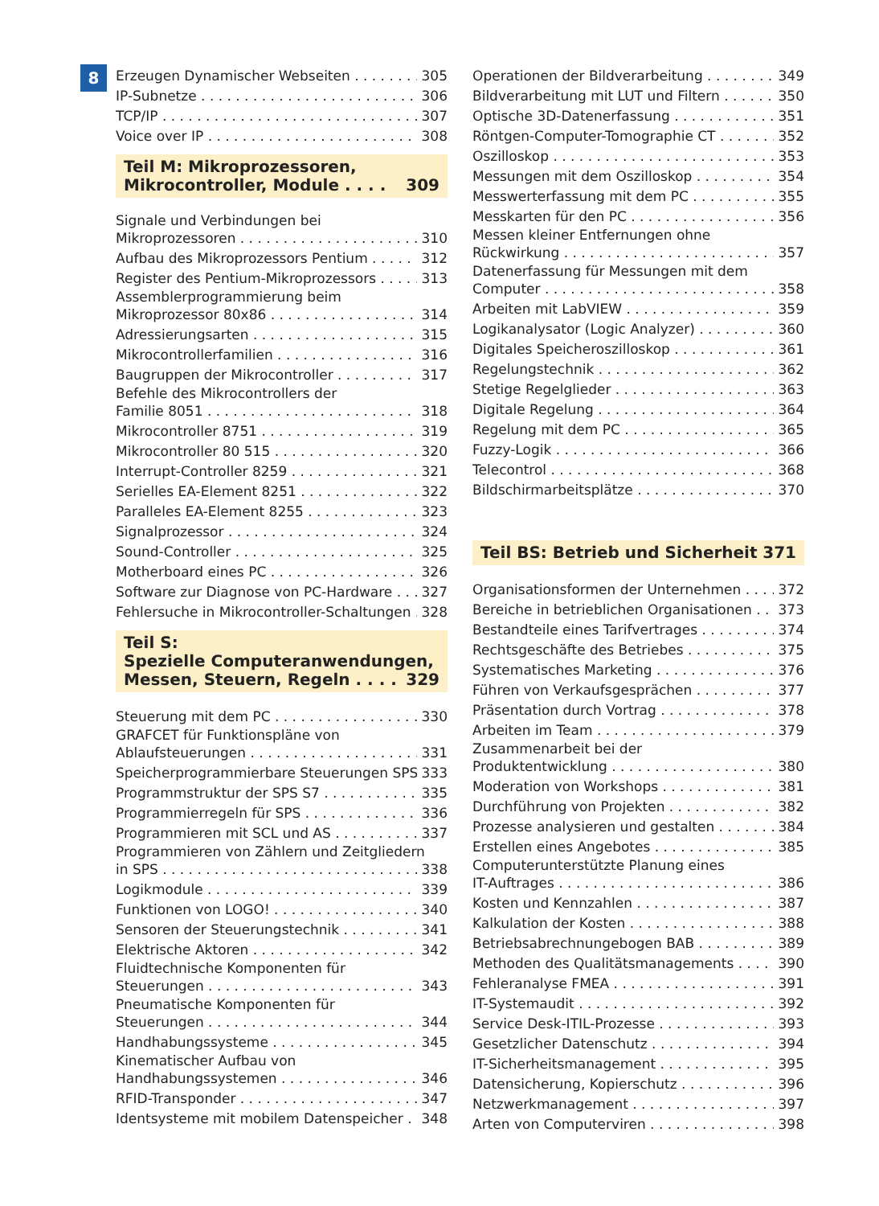8
Erzeugen Dynamischer Webseiten 305
IP-Subnetze 306
TCP/IP 307
Voice over IP 308
Teil M: Mikroprozessoren,
Mikrocontroller, Module . . . . 309
Signale und Verbindungen bei
Mikroprozessoren 310
Aufbau des Mikroprozessors Pentium 312
Register des Pentium-Mikroprozessors 313
Assemblerprogrammierung beim
Mikroprozessor 80x86 314
Adressierungsarten 315
Mikrocontrollerfamilien 316
Baugruppen der Mikrocontroller 317
Befehle des Mikrocontrollers der
Familie 8051 318
Mikrocontroller 8751 319
Mikrocontroller 80 515 320
Interrupt-Controller 8259 321
Serielles EA-Element 8251 322
Paralleles EA-Element 8255 323
Signalprozessor 324
Sound-Controller 325
Motherboard eines PC 326
Software zur Diagnose von PC-Hardware 327
Fehlersuche in Mikrocontroller-Schaltungen 328
Teil S:
Spezielle Computeranwendungen,
Messen, Steuern, Regeln . . . . 329
Steuerung mit dem PC 330
GRAFCET für Funktionspläne von
Ablaufsteuerungen 331
Speicherprogrammierbare Steuerungen SPS 333
Programmstruktur der SPS S7 335
Programmierregeln für SPS 336
Programmieren mit SCL und AS 337
Programmieren von Zählern und Zeitgliedern
in SPS 338
Logikmodule 339
Funktionen von LOGO! 340
Sensoren der Steuerungstechnik 341
Elektrische Aktoren 342
Fluidtechnische Komponenten für
Steuerungen 343
Pneumatische Komponenten für
Steuerungen 344
Handhabungssysteme 345
Kinematischer Aufbau von
Handhabungssystemen 346
RFID-Transponder 347
Identsysteme mit mobilem Datenspeicher 348
Operationen der Bildverarbeitung 349
Bildverarbeitung mit LUT und Filtern 350
Optische 3D-Datenerfassung 351
Röntgen-Computer-Tomographie CT 352
Oszilloskop 353
Messungen mit dem Oszilloskop 354
Messwerterfassung mit dem PC 355
Messkarten für den PC 356
Messen kleiner Entfernungen ohne
Rückwirkung 357
Datenerfassung für Messungen mit dem
Computer 358
Arbeiten mit LabVIEW 359
Logikanalysator (Logic Analyzer) 360
Digitales Speicheroszilloskop 361
Regelungstechnik 362
Stetige Regelglieder 363
Digitale Regelung 364
Regelung mit dem PC 365
Fuzzy-Logik 366
Telecontrol 368
Bildschirmarbeitsplätze 370
Teil BS: Betrieb und Sicherheit 371
Organisationsformen der Unternehmen 372
Bereiche in betrieblichen Organisationen 373
Bestandteile eines Tarifvertrages 374
Rechtsgeschäfte des Betriebes 375
Systematisches Marketing 376
Führen von Verkaufsgesprächen 377
Präsentation durch Vortrag 378
Arbeiten im Team 379
Zusammenarbeit bei der
Produktentwicklung 380
Moderation von Workshops 381
Durchführung von Projekten 382
Prozesse analysieren und gestalten 384
Erstellen eines Angebotes 385
Computerunterstützte Planung eines
IT-Auftrages 386
Kosten und Kennzahlen 387
Kalkulation der Kosten 388
Betriebsabrechnungebogen BAB 389
Methoden des Qualitätsmanagements 390
Fehleranalyse FMEA 391
IT-Systemaudit 392
Service Desk-ITIL-Prozesse 393
Gesetzlicher Datenschutz 394
IT-Sicherheitsmanagement 395
Datensicherung, Kopierschutz 396
Netzwerkmanagement 397
Arten von Computerviren 398